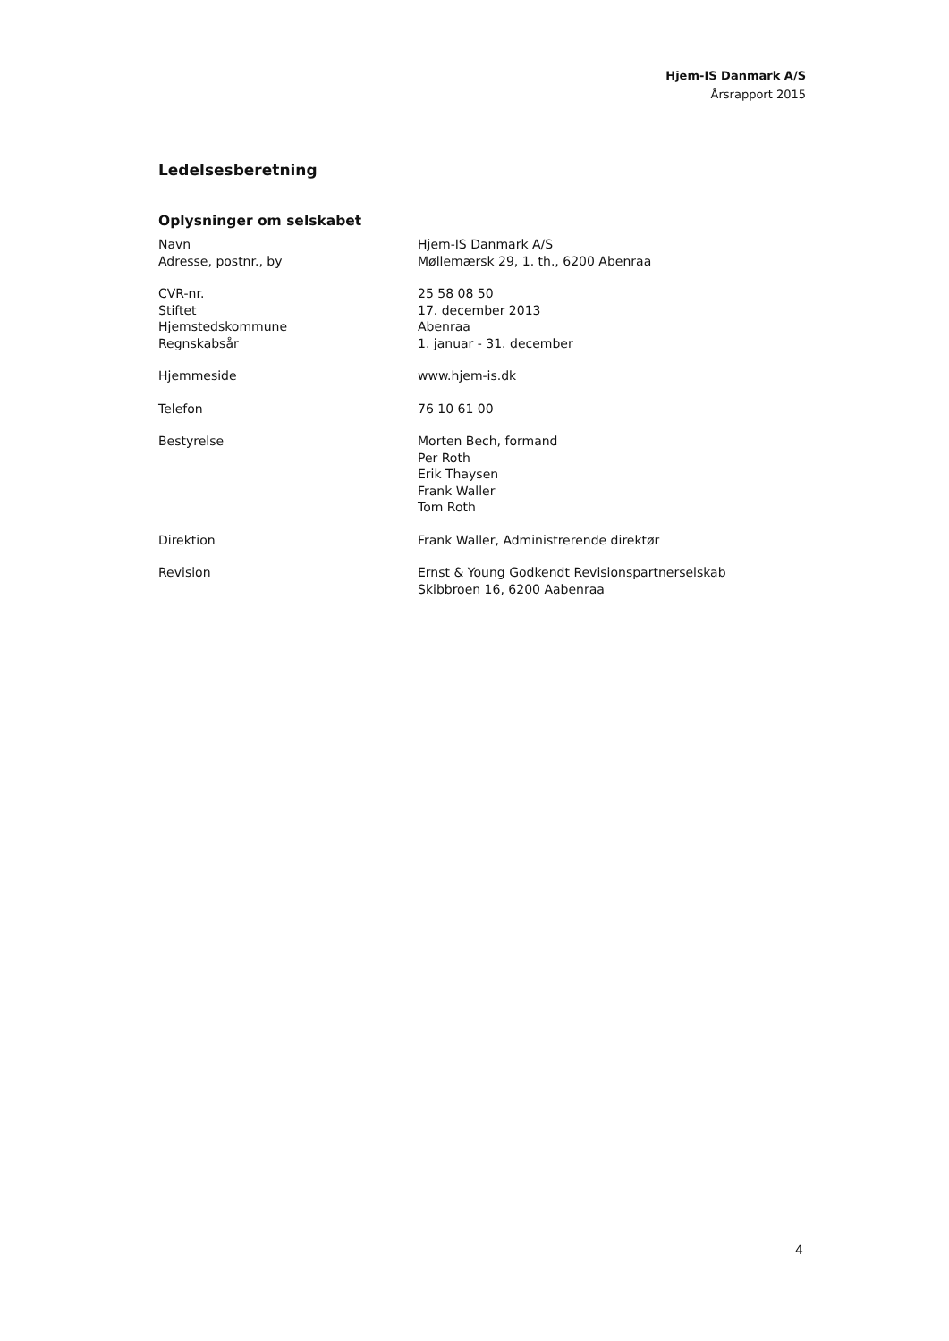Hjem-IS Danmark A/S
Årsrapport 2015
Ledelsesberetning
Oplysninger om selskabet
| Navn Adresse, postnr., by | Hjem-IS Danmark A/S Møllemærsk 29, 1. th., 6200 Abenraa |
| CVR-nr. Stiftet Hjemstedskommune Regnskabsår | 25 58 08 50 17. december 2013 Abenraa 1. januar - 31. december |
| Hjemmeside | www.hjem-is.dk |
| Telefon | 76 10 61 00 |
| Bestyrelse | Morten Bech, formand Per Roth Erik Thaysen Frank Waller Tom Roth |
| Direktion | Frank Waller, Administrerende direktør |
| Revision | Ernst & Young Godkendt Revisionspartnerselskab Skibbroen 16, 6200 Aabenraa |
4